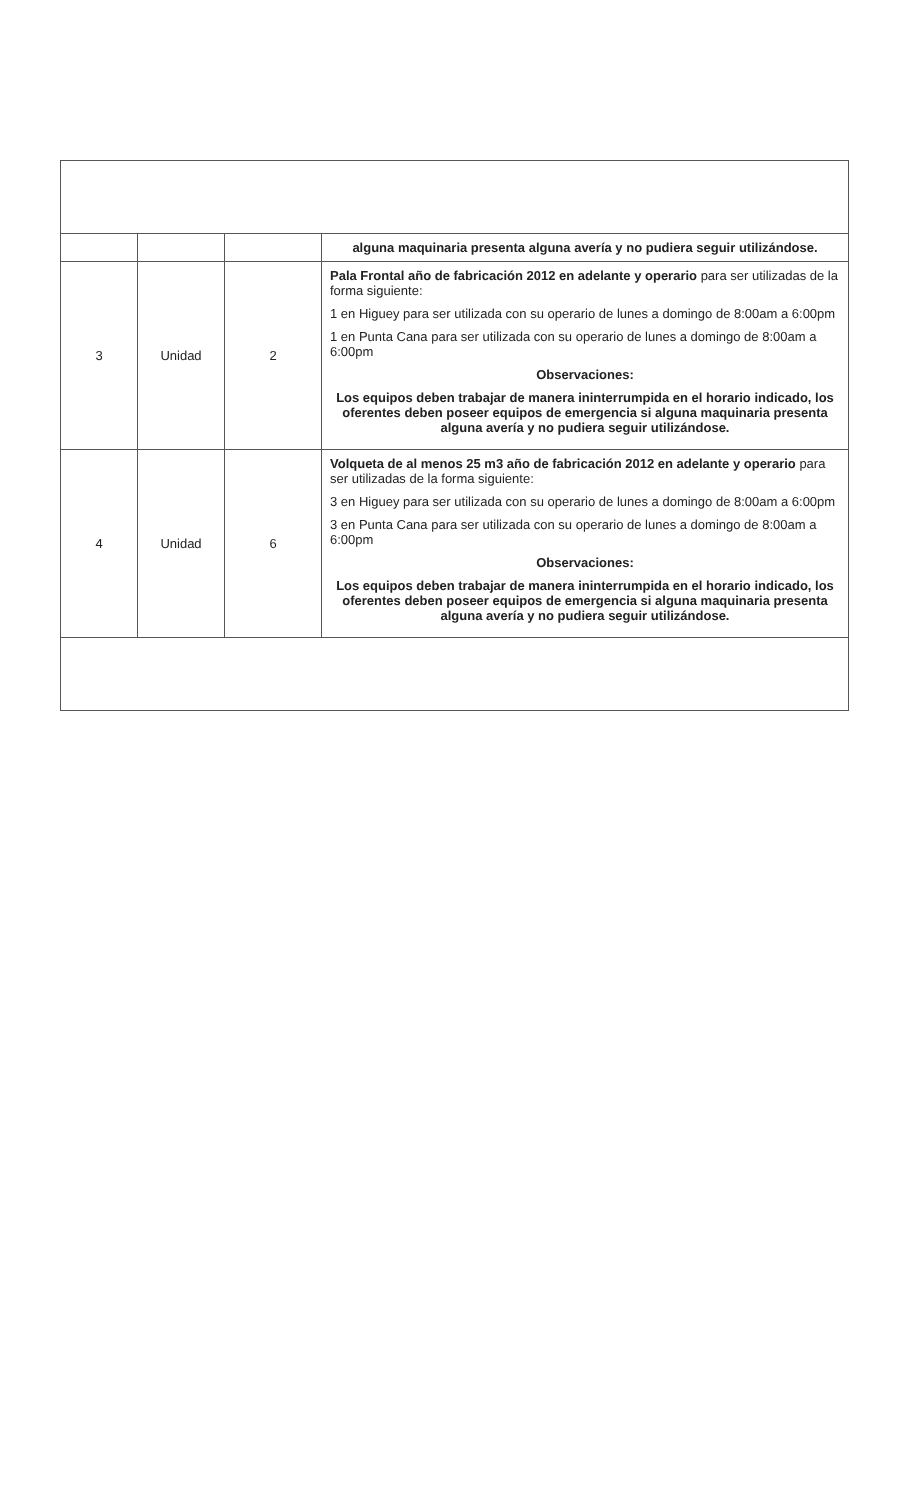| | | | alguna maquinaria presenta alguna avería y no pudiera seguir utilizándose. |
| 3 | Unidad | 2 | Pala Frontal año de fabricación 2012 en adelante y operario para ser utilizadas de la forma siguiente: 1 en Higuey para ser utilizada con su operario de lunes a domingo de 8:00am a 6:00pm 1 en Punta Cana para ser utilizada con su operario de lunes a domingo de 8:00am a 6:00pm Observaciones: Los equipos deben trabajar de manera ininterrumpida en el horario indicado, los oferentes deben poseer equipos de emergencia si alguna maquinaria presenta alguna avería y no pudiera seguir utilizándose. |
| 4 | Unidad | 6 | Volqueta de al menos 25 m3 año de fabricación 2012 en adelante y operario para ser utilizadas de la forma siguiente: 3 en Higuey para ser utilizada con su operario de lunes a domingo de 8:00am a 6:00pm 3 en Punta Cana para ser utilizada con su operario de lunes a domingo de 8:00am a 6:00pm Observaciones: Los equipos deben trabajar de manera ininterrumpida en el horario indicado, los oferentes deben poseer equipos de emergencia si alguna maquinaria presenta alguna avería y no pudiera seguir utilizándose. |